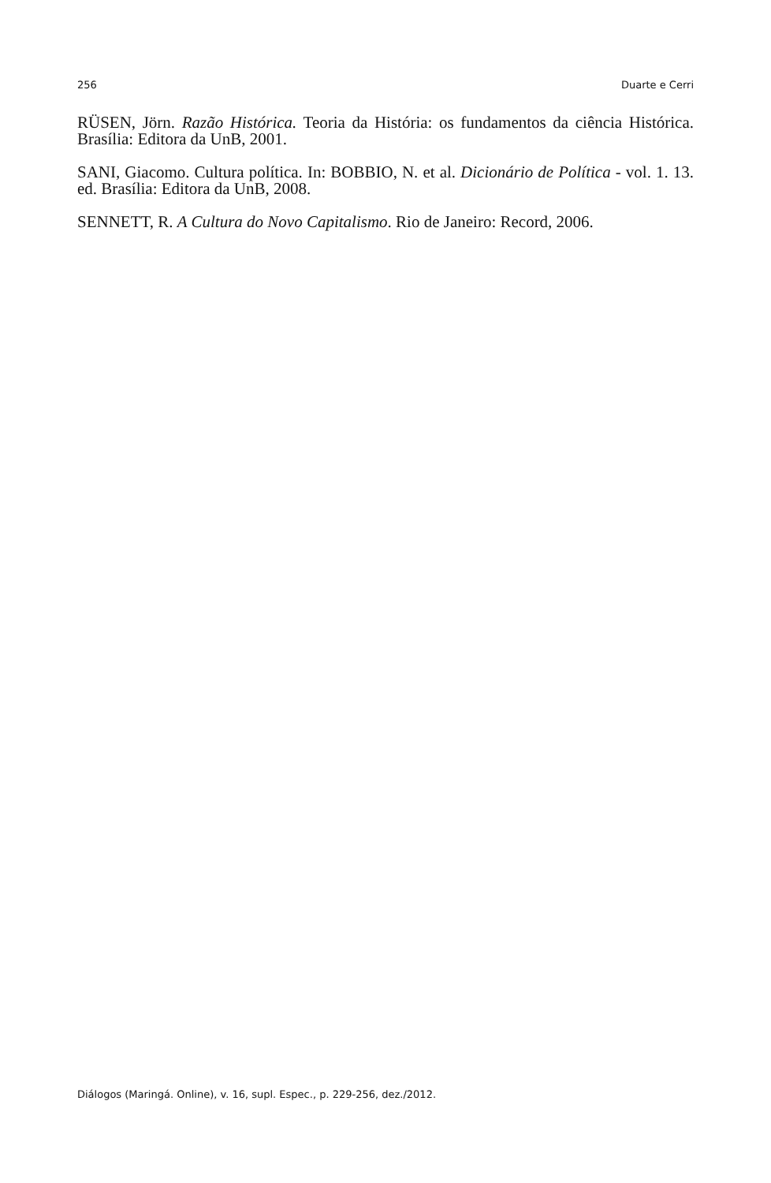256 Duarte e Cerri
RÜSEN, Jörn. Razão Histórica. Teoria da História: os fundamentos da ciência Histórica. Brasília: Editora da UnB, 2001.
SANI, Giacomo. Cultura política. In: BOBBIO, N. et al. Dicionário de Política - vol. 1. 13. ed. Brasília: Editora da UnB, 2008.
SENNETT, R. A Cultura do Novo Capitalismo. Rio de Janeiro: Record, 2006.
Diálogos (Maringá. Online), v. 16, supl. Espec., p. 229-256, dez./2012.